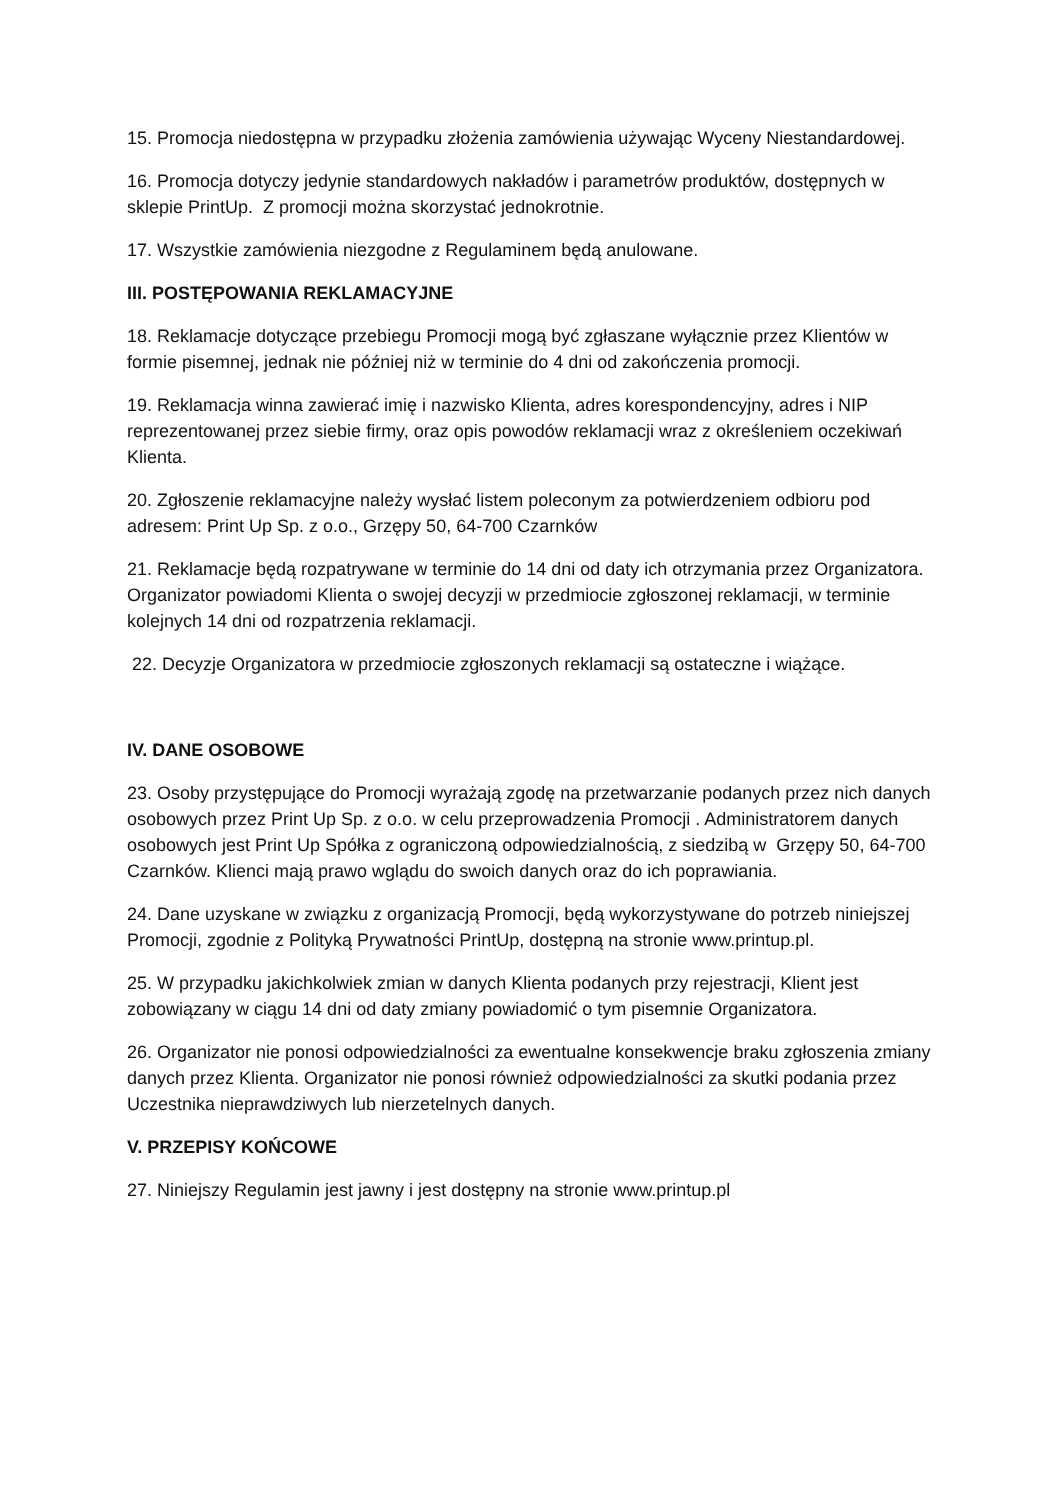15. Promocja niedostępna w przypadku złożenia zamówienia używając Wyceny Niestandardowej.
16. Promocja dotyczy jedynie standardowych nakładów i parametrów produktów, dostępnych w sklepie PrintUp. Z promocji można skorzystać jednokrotnie.
17. Wszystkie zamówienia niezgodne z Regulaminem będą anulowane.
III. POSTĘPOWANIA REKLAMACYJNE
18. Reklamacje dotyczące przebiegu Promocji mogą być zgłaszane wyłącznie przez Klientów w formie pisemnej, jednak nie później niż w terminie do 4 dni od zakończenia promocji.
19. Reklamacja winna zawierać imię i nazwisko Klienta, adres korespondencyjny, adres i NIP reprezentowanej przez siebie firmy, oraz opis powodów reklamacji wraz z określeniem oczekiwań Klienta.
20. Zgłoszenie reklamacyjne należy wysłać listem poleconym za potwierdzeniem odbioru pod adresem: Print Up Sp. z o.o., Grzępy 50, 64-700 Czarnków
21. Reklamacje będą rozpatrywane w terminie do 14 dni od daty ich otrzymania przez Organizatora. Organizator powiadomi Klienta o swojej decyzji w przedmiocie zgłoszonej reklamacji, w terminie kolejnych 14 dni od rozpatrzenia reklamacji.
22. Decyzje Organizatora w przedmiocie zgłoszonych reklamacji są ostateczne i wiążące.
IV. DANE OSOBOWE
23. Osoby przystępujące do Promocji wyrażają zgodę na przetwarzanie podanych przez nich danych osobowych przez Print Up Sp. z o.o. w celu przeprowadzenia Promocji . Administratorem danych osobowych jest Print Up Spółka z ograniczoną odpowiedzialnością, z siedzibą w Grzępy 50, 64-700 Czarnków. Klienci mają prawo wglądu do swoich danych oraz do ich poprawiania.
24. Dane uzyskane w związku z organizacją Promocji, będą wykorzystywane do potrzeb niniejszej Promocji, zgodnie z Polityką Prywatności PrintUp, dostępną na stronie www.printup.pl.
25. W przypadku jakichkolwiek zmian w danych Klienta podanych przy rejestracji, Klient jest zobowiązany w ciągu 14 dni od daty zmiany powiadomić o tym pisemnie Organizatora.
26. Organizator nie ponosi odpowiedzialności za ewentualne konsekwencje braku zgłoszenia zmiany danych przez Klienta. Organizator nie ponosi również odpowiedzialności za skutki podania przez Uczestnika nieprawdziwych lub nierzetelnych danych.
V. PRZEPISY KOŃCOWE
27. Niniejszy Regulamin jest jawny i jest dostępny na stronie www.printup.pl